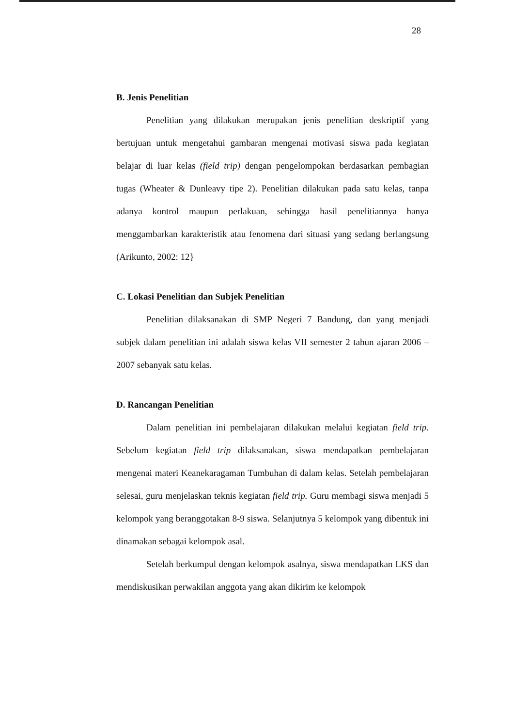28
B. Jenis Penelitian
Penelitian yang dilakukan merupakan jenis penelitian deskriptif yang bertujuan untuk mengetahui gambaran mengenai motivasi siswa pada kegiatan belajar di luar kelas (field trip) dengan pengelompokan berdasarkan pembagian tugas (Wheater & Dunleavy tipe 2). Penelitian dilakukan pada satu kelas, tanpa adanya kontrol maupun perlakuan, sehingga hasil penelitiannya hanya menggambarkan karakteristik atau fenomena dari situasi yang sedang berlangsung (Arikunto, 2002: 12}
C. Lokasi Penelitian dan Subjek Penelitian
Penelitian dilaksanakan di SMP Negeri 7 Bandung, dan yang menjadi subjek dalam penelitian ini adalah siswa kelas VII semester 2 tahun ajaran 2006 – 2007 sebanyak satu kelas.
D. Rancangan Penelitian
Dalam penelitian ini pembelajaran dilakukan melalui kegiatan field trip. Sebelum kegiatan field trip dilaksanakan, siswa mendapatkan pembelajaran mengenai materi Keanekaragaman Tumbuhan di dalam kelas. Setelah pembelajaran selesai, guru menjelaskan teknis kegiatan field trip. Guru membagi siswa menjadi 5 kelompok yang beranggotakan 8-9 siswa. Selanjutnya 5 kelompok yang dibentuk ini dinamakan sebagai kelompok asal.
Setelah berkumpul dengan kelompok asalnya, siswa mendapatkan LKS dan mendiskusikan perwakilan anggota yang akan dikirim ke kelompok